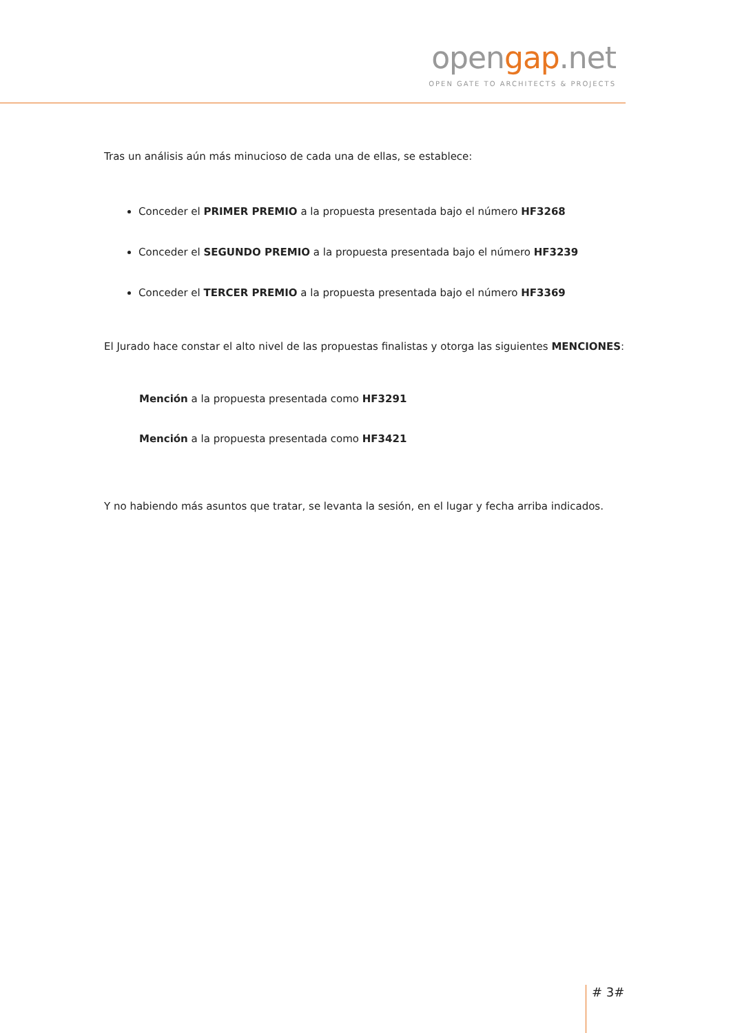opengap.net
OPEN GATE TO ARCHITECTS & PROJECTS
Tras un análisis aún más minucioso de cada una de ellas, se establece:
Conceder el PRIMER PREMIO a la propuesta presentada bajo el número HF3268
Conceder el SEGUNDO PREMIO a la propuesta presentada bajo el número HF3239
Conceder el TERCER PREMIO a la propuesta presentada bajo el número HF3369
El Jurado hace constar el alto nivel de las propuestas finalistas y otorga las siguientes MENCIONES:
Mención a la propuesta presentada como HF3291
Mención a la propuesta presentada como HF3421
Y no habiendo más asuntos que tratar, se levanta la sesión, en el lugar y fecha arriba indicados.
# 3#